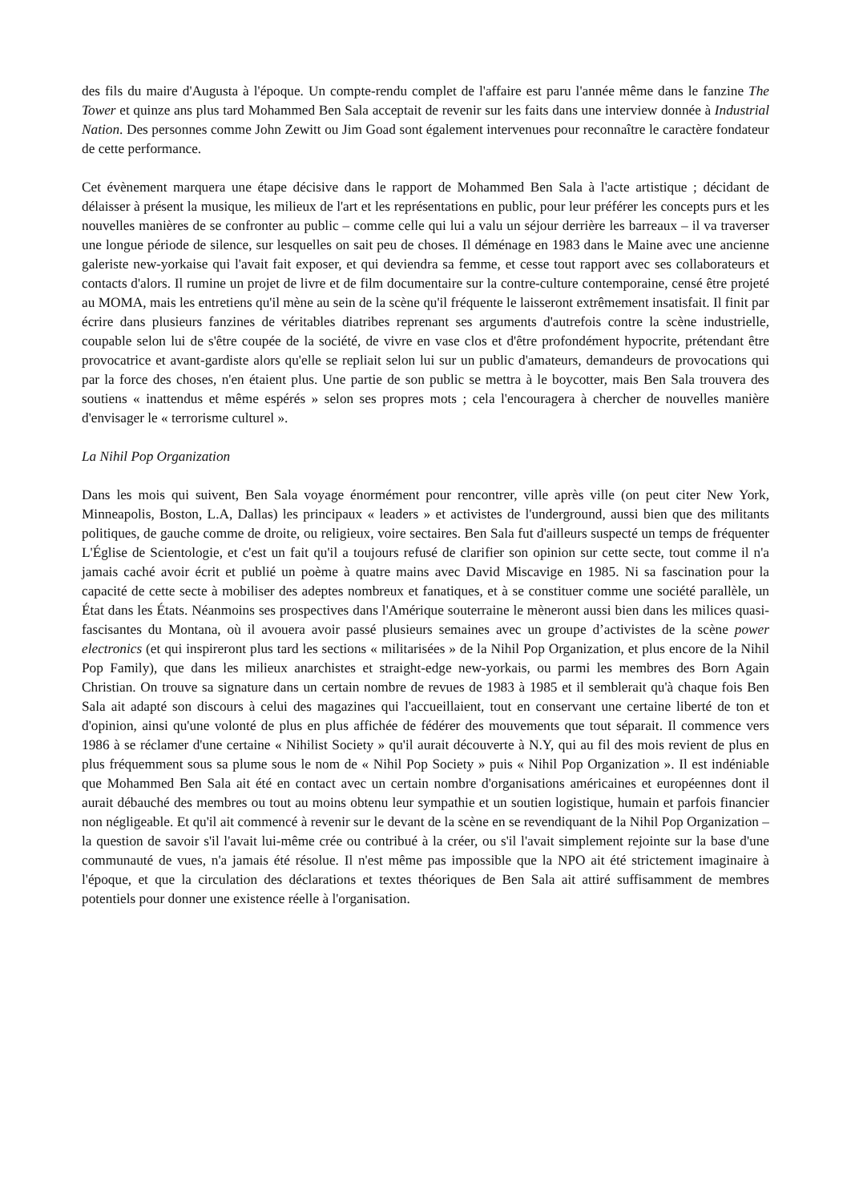des fils du maire d'Augusta à l'époque. Un compte-rendu complet de l'affaire est paru l'année même dans le fanzine The Tower et quinze ans plus tard Mohammed Ben Sala acceptait de revenir sur les faits dans une interview donnée à Industrial Nation. Des personnes comme John Zewitt ou Jim Goad sont également intervenues pour reconnaître le caractère fondateur de cette performance.
Cet évènement marquera une étape décisive dans le rapport de Mohammed Ben Sala à l'acte artistique ; décidant de délaisser à présent la musique, les milieux de l'art et les représentations en public, pour leur préférer les concepts purs et les nouvelles manières de se confronter au public – comme celle qui lui a valu un séjour derrière les barreaux – il va traverser une longue période de silence, sur lesquelles on sait peu de choses. Il déménage en 1983 dans le Maine avec une ancienne galeriste new-yorkaise qui l'avait fait exposer, et qui deviendra sa femme, et cesse tout rapport avec ses collaborateurs et contacts d'alors. Il rumine un projet de livre et de film documentaire sur la contre-culture contemporaine, censé être projeté au MOMA, mais les entretiens qu'il mène au sein de la scène qu'il fréquente le laisseront extrêmement insatisfait. Il finit par écrire dans plusieurs fanzines de véritables diatribes reprenant ses arguments d'autrefois contre la scène industrielle, coupable selon lui de s'être coupée de la société, de vivre en vase clos et d'être profondément hypocrite, prétendant être provocatrice et avant-gardiste alors qu'elle se repliait selon lui sur un public d'amateurs, demandeurs de provocations qui par la force des choses, n'en étaient plus. Une partie de son public se mettra à le boycotter, mais Ben Sala trouvera des soutiens « inattendus et même espérés » selon ses propres mots ; cela l'encouragera à chercher de nouvelles manière d'envisager le « terrorisme culturel ».
La Nihil Pop Organization
Dans les mois qui suivent, Ben Sala voyage énormément pour rencontrer, ville après ville (on peut citer New York, Minneapolis, Boston, L.A, Dallas) les principaux « leaders » et activistes de l'underground, aussi bien que des militants politiques, de gauche comme de droite, ou religieux, voire sectaires. Ben Sala fut d'ailleurs suspecté un temps de fréquenter L'Église de Scientologie, et c'est un fait qu'il a toujours refusé de clarifier son opinion sur cette secte, tout comme il n'a jamais caché avoir écrit et publié un poème à quatre mains avec David Miscavige en 1985. Ni sa fascination pour la capacité de cette secte à mobiliser des adeptes nombreux et fanatiques, et à se constituer comme une société parallèle, un État dans les États. Néanmoins ses prospectives dans l'Amérique souterraine le mèneront aussi bien dans les milices quasi-fascisantes du Montana, où il avouera avoir passé plusieurs semaines avec un groupe d’activistes de la scène power electronics (et qui inspireront plus tard les sections « militarisées » de la Nihil Pop Organization, et plus encore de la Nihil Pop Family), que dans les milieux anarchistes et straight-edge new-yorkais, ou parmi les membres des Born Again Christian. On trouve sa signature dans un certain nombre de revues de 1983 à 1985 et il semblerait qu'à chaque fois Ben Sala ait adapté son discours à celui des magazines qui l'accueillaient, tout en conservant une certaine liberté de ton et d'opinion, ainsi qu'une volonté de plus en plus affichée de fédérer des mouvements que tout séparait. Il commence vers 1986 à se réclamer d'une certaine « Nihilist Society » qu'il aurait découverte à N.Y, qui au fil des mois revient de plus en plus fréquemment sous sa plume sous le nom de « Nihil Pop Society » puis « Nihil Pop Organization ». Il est indéniable que Mohammed Ben Sala ait été en contact avec un certain nombre d'organisations américaines et européennes dont il aurait débauché des membres ou tout au moins obtenu leur sympathie et un soutien logistique, humain et parfois financier non négligeable. Et qu'il ait commencé à revenir sur le devant de la scène en se revendiquant de la Nihil Pop Organization – la question de savoir s'il l'avait lui-même crée ou contribué à la créer, ou s'il l'avait simplement rejointe sur la base d'une communauté de vues, n'a jamais été résolue. Il n'est même pas impossible que la NPO ait été strictement imaginaire à l'époque, et que la circulation des déclarations et textes théoriques de Ben Sala ait attiré suffisamment de membres potentiels pour donner une existence réelle à l'organisation.